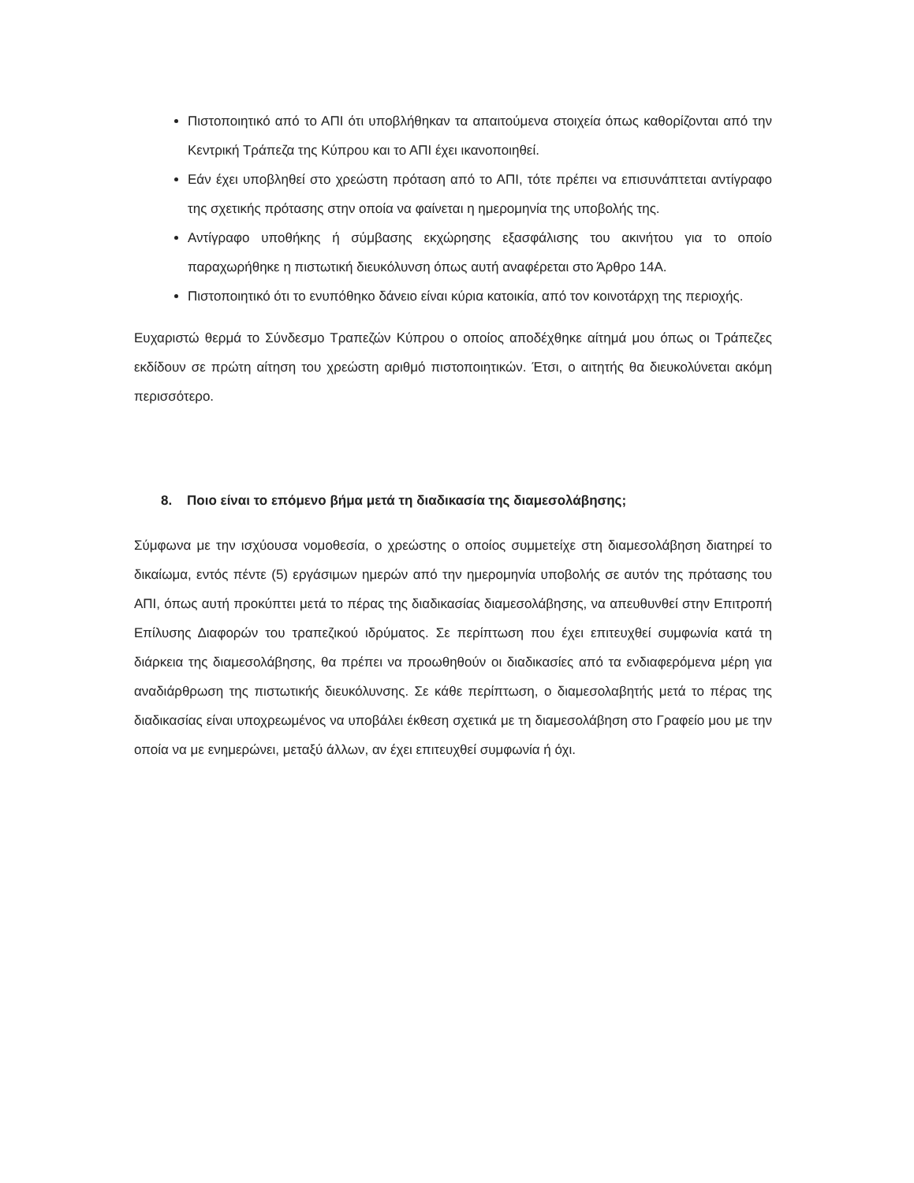Πιστοποιητικό από το ΑΠΙ ότι υποβλήθηκαν τα απαιτούμενα στοιχεία όπως καθορίζονται από την Κεντρική Τράπεζα της Κύπρου και το ΑΠΙ έχει ικανοποιηθεί.
Εάν έχει υποβληθεί στο χρεώστη πρόταση από το ΑΠΙ, τότε πρέπει να επισυνάπτεται αντίγραφο της σχετικής πρότασης στην οποία να φαίνεται η ημερομηνία της υποβολής της.
Αντίγραφο υποθήκης ή σύμβασης εκχώρησης εξασφάλισης του ακινήτου για το οποίο παραχωρήθηκε η πιστωτική διευκόλυνση όπως αυτή αναφέρεται στο Άρθρο 14Α.
Πιστοποιητικό ότι το ενυπόθηκο δάνειο είναι κύρια κατοικία, από τον κοινοτάρχη της περιοχής.
Ευχαριστώ θερμά το Σύνδεσμο Τραπεζών Κύπρου ο οποίος αποδέχθηκε αίτημά μου όπως οι Τράπεζες εκδίδουν σε πρώτη αίτηση του χρεώστη αριθμό πιστοποιητικών. Έτσι, ο αιτητής θα διευκολύνεται ακόμη περισσότερο.
8. Ποιο είναι το επόμενο βήμα μετά τη διαδικασία της διαμεσολάβησης;
Σύμφωνα με την ισχύουσα νομοθεσία, ο χρεώστης ο οποίος συμμετείχε στη διαμεσολάβηση διατηρεί το δικαίωμα, εντός πέντε (5) εργάσιμων ημερών από την ημερομηνία υποβολής σε αυτόν της πρότασης του ΑΠΙ, όπως αυτή προκύπτει μετά το πέρας της διαδικασίας διαμεσολάβησης, να απευθυνθεί στην Επιτροπή Επίλυσης Διαφορών του τραπεζικού ιδρύματος. Σε περίπτωση που έχει επιτευχθεί συμφωνία κατά τη διάρκεια της διαμεσολάβησης, θα πρέπει να προωθηθούν οι διαδικασίες από τα ενδιαφερόμενα μέρη για αναδιάρθρωση της πιστωτικής διευκόλυνσης. Σε κάθε περίπτωση, ο διαμεσολαβητής μετά το πέρας της διαδικασίας είναι υποχρεωμένος να υποβάλει έκθεση σχετικά με τη διαμεσολάβηση στο Γραφείο μου με την οποία να με ενημερώνει, μεταξύ άλλων, αν έχει επιτευχθεί συμφωνία ή όχι.